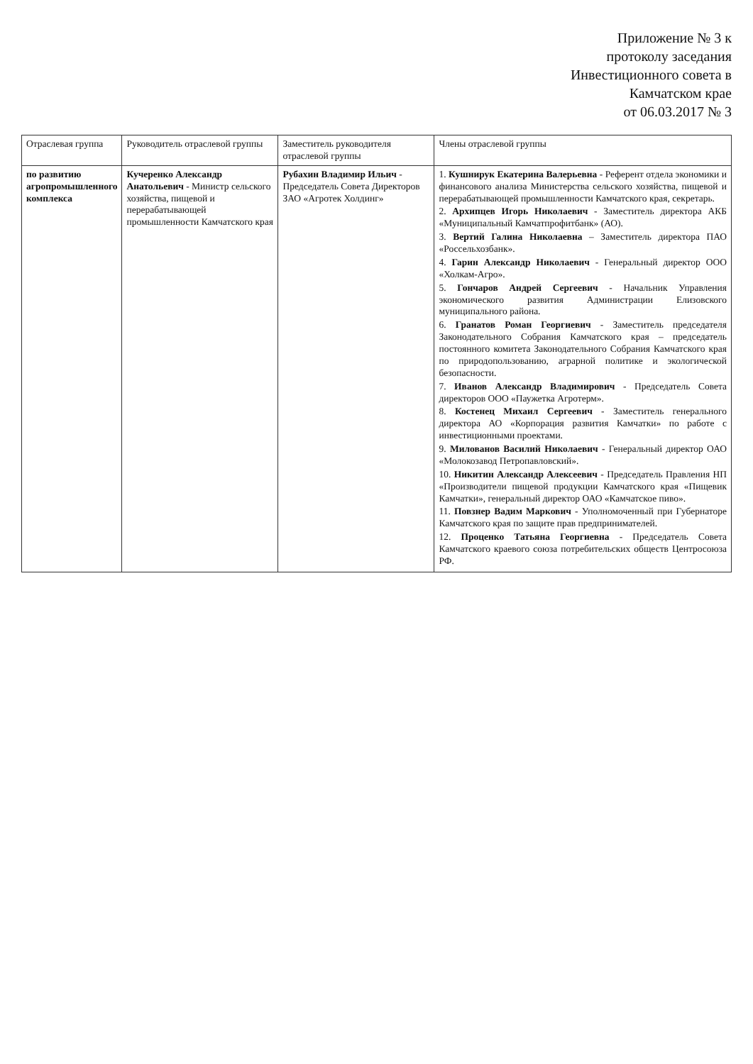Приложение № 3 к
протоколу заседания
Инвестиционного совета в
Камчатском крае
от 06.03.2017 № 3
| Отраслевая группа | Руководитель отраслевой группы | Заместитель руководителя отраслевой группы | Члены отраслевой группы |
| --- | --- | --- | --- |
| по развитию агропромышленного комплекса | Кучеренко Александр Анатольевич - Министр сельского хозяйства, пищевой и перерабатывающей промышленности Камчатского края | Рубахин Владимир Ильич - Председатель Совета Директоров ЗАО «Агротек Холдинг» | 1. Кушнирук Екатерина Валерьевна - Референт отдела экономики и финансового анализа Министерства сельского хозяйства, пищевой и перерабатывающей промышленности Камчатского края, секретарь. 2. Архипцев Игорь Николаевич - Заместитель директора АКБ «Муниципальный Камчатпрофитбанк» (АО). 3. Вертий Галина Николаевна – Заместитель директора ПАО «Россельхозбанк». 4. Гарин Александр Николаевич - Генеральный директор ООО «Холкам-Агро». 5. Гончаров Андрей Сергеевич - Начальник Управления экономического развития Администрации Елизовского муниципального района. 6. Гранатов Роман Георгиевич - Заместитель председателя Законодательного Собрания Камчатского края – председатель постоянного комитета Законодательного Собрания Камчатского края по природопользованию, аграрной политике и экологической безопасности. 7. Иванов Александр Владимирович - Председатель Совета директоров ООО «Паужетка Агротерм». 8. Костенец Михаил Сергеевич - Заместитель генерального директора АО «Корпорация развития Камчатки» по работе с инвестиционными проектами. 9. Милованов Василий Николаевич - Генеральный директор ОАО «Молокозавод Петропавловский». 10. Никитин Александр Алексеевич - Председатель Правления НП «Производители пищевой продукции Камчатского края «Пищевик Камчатки», генеральный директор ОАО «Камчатское пиво». 11. Повзнер Вадим Маркович - Уполномоченный при Губернаторе Камчатского края по защите прав предпринимателей. 12. Проценко Татьяна Георгиевна - Председатель Совета Камчатского краевого союза потребительских обществ Центросоюза РФ. |